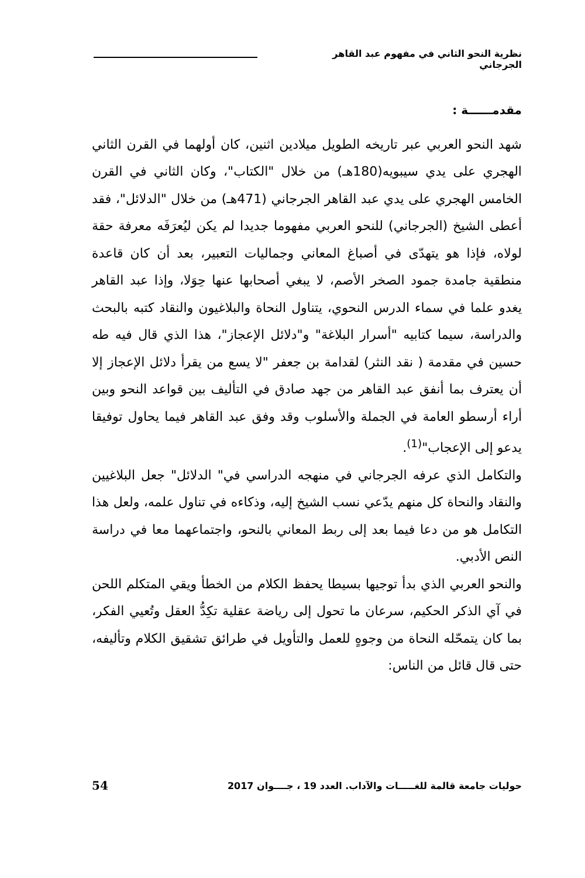نظرية النحو الثاني في مفهوم عبد القاهر الجرجاني
مقدمــــــة :
شهد النحو العربي عبر تاريخه الطويل ميلادين اثنين، كان أولهما في القرن الثاني الهجري على يدي سيبويه(180هـ) من خلال "الكتاب"، وكان الثاني في القرن الخامس الهجري على يدي عبد القاهر الجرجاني (471هـ) من خلال "الدلائل"، فقد أعطى الشيخ (الجرجاني) للنحو العربي مفهوما جديدا لم يكن ليُعرَفَه معرفة حقة لولاه، فإذا هو يتهدّى في أصباغ المعاني وجماليات التعبير، بعد أن كان قاعدة منطقية جامدة جمود الصخر الأصم، لا يبغي أصحابها عنها حِوَلا، وإذا عبد القاهر يغدو علما في سماء الدرس النحوي، يتناول النحاة والبلاغيون والنقاد كتبه بالبحث والدراسة، سيما كتابيه "أسرار البلاغة" و"دلائل الإعجاز"، هذا الذي قال فيه طه حسين في مقدمة ( نقد النثر) لقدامة بن جعفر "لا يسع من يقرأ دلائل الإعجاز إلا أن يعترف بما أنفق عبد القاهر من جهد صادق في التأليف بين قواعد النحو وبين أراء أرسطو العامة في الجملة والأسلوب وقد وفق عبد القاهر فيما يحاول توفيقا يدعو إلى الإعجاب"<sup>(1)</sup>.
والتكامل الذي عرفه الجرجاني في منهجه الدراسي في" الدلائل" جعل البلاغيين والنقاد والنحاة كل منهم يدّعي نسب الشيخ إليه، وذكاءه في تناول علمه، ولعل هذا التكامل هو من دعا فيما بعد إلى ربط المعاني بالنحو، واجتماعهما معا في دراسة النص الأدبي.
والنحو العربي الذي بدأ توجيها بسيطا يحفظ الكلام من الخطأ ويقي المتكلم اللحن في آي الذكر الحكيم، سرعان ما تحول إلى رياضة عقلية تكِدُّ العقل وتُعيي الفكر، بما كان يتمحّله النحاة من وجوهٍ للعمل والتأويل في طرائق تشقيق الكلام وتأليفه، حتى قال قائل من الناس:
حوليات جامعة قالمة للغـــــات والآداب. العدد 19 ، جــــوان 2017 54